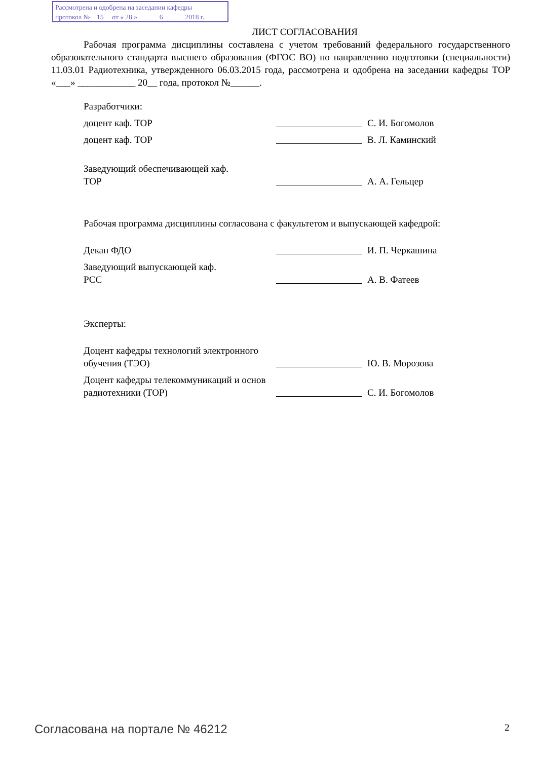Рассмотрена и одобрена на заседании кафедры
протокол № 15 от « 28 » ______6______ 2018 г.
ЛИСТ СОГЛАСОВАНИЯ
Рабочая программа дисциплины составлена с учетом требований федерального государственного образовательного стандарта высшего образования (ФГОС ВО) по направлению подготовки (специальности) 11.03.01 Радиотехника, утвержденного 06.03.2015 года, рассмотрена и одобрена на заседании кафедры ТОР «___» ____________ 20__ года, протокол №______.
Разработчики:
доцент каф. ТОР
С. И. Богомолов
доцент каф. ТОР
В. Л. Каминский
Заведующий обеспечивающей каф.
ТОР
А. А. Гельцер
Рабочая программа дисциплины согласована с факультетом и выпускающей кафедрой:
Декан ФДО
И. П. Черкашина
Заведующий выпускающей каф.
РСС
А. В. Фатеев
Эксперты:
Доцент кафедры технологий электронного обучения (ТЭО)
Ю. В. Морозова
Доцент кафедры телекоммуникаций и основ радиотехники (ТОР)
С. И. Богомолов
Согласована на портале № 46212 2